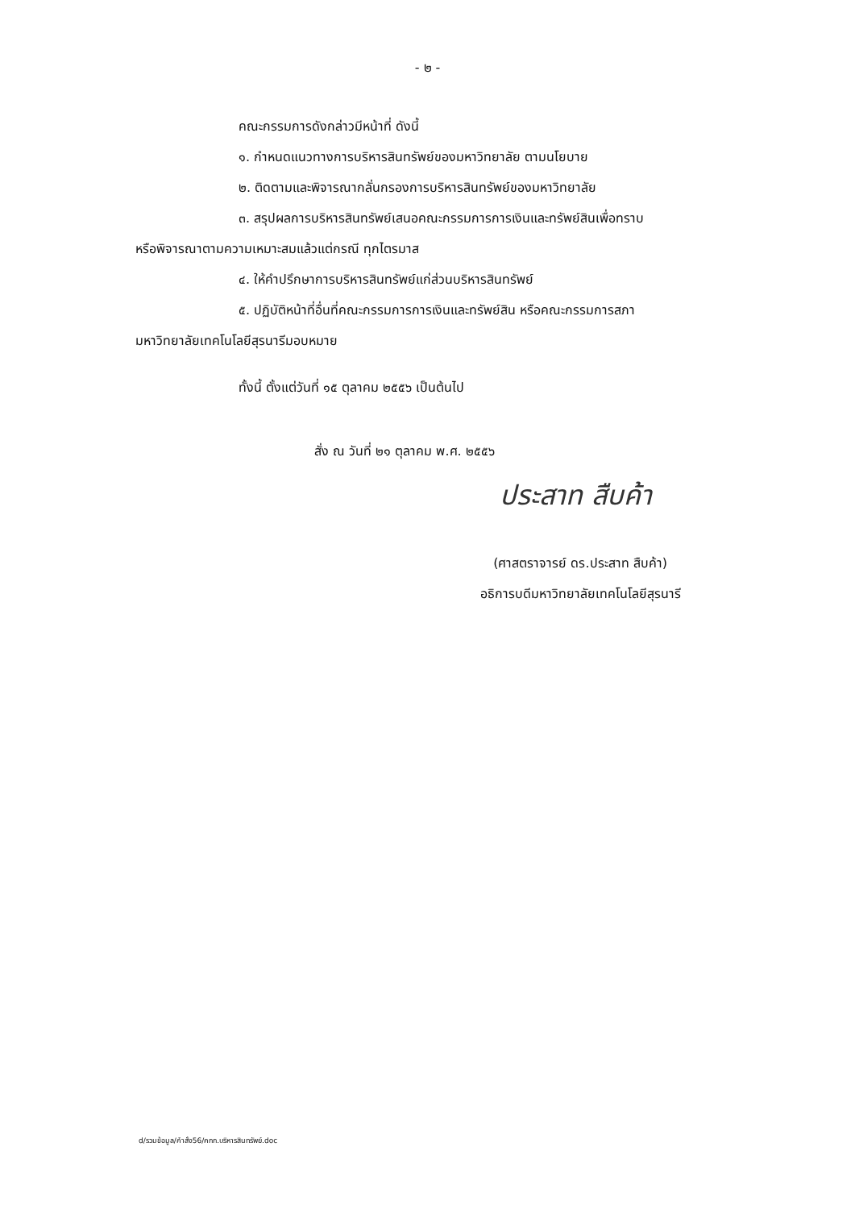- ๒ -
คณะกรรมการดังกล่าวมีหน้าที่ ดังนี้
๑. กำหนดแนวทางการบริหารสินทรัพย์ของมหาวิทยาลัย ตามนโยบาย
๒. ติดตามและพิจารณากลั่นกรองการบริหารสินทรัพย์ของมหาวิทยาลัย
๓. สรุปผลการบริหารสินทรัพย์เสนอคณะกรรมการการเงินและทรัพย์สินเพื่อทราบ
หรือพิจารณาตามความเหมาะสมแล้วแต่กรณี ทุกไตรมาส
๔. ให้คำปรึกษาการบริหารสินทรัพย์แก่ส่วนบริหารสินทรัพย์
๕. ปฏิบัติหน้าที่อื่นที่คณะกรรมการการเงินและทรัพย์สิน หรือคณะกรรมการสภา
มหาวิทยาลัยเทคโนโลยีสุรนารีมอบหมาย
ทั้งนี้ ตั้งแต่วันที่ ๑๕ ตุลาคม ๒๕๕๖ เป็นต้นไป
สั่ง ณ วันที่ ๒๑ ตุลาคม พ.ศ. ๒๕๕๖
ประสาท สืบค้า
(ศาสตราจารย์ ดร.ประสาท สืบค้า)
อธิการบดีมหาวิทยาลัยเทคโนโลยีสุรนารี
d/รวมข้อมูล/คำสั่ง56/คกก.บริหารสินทรัพย์.doc